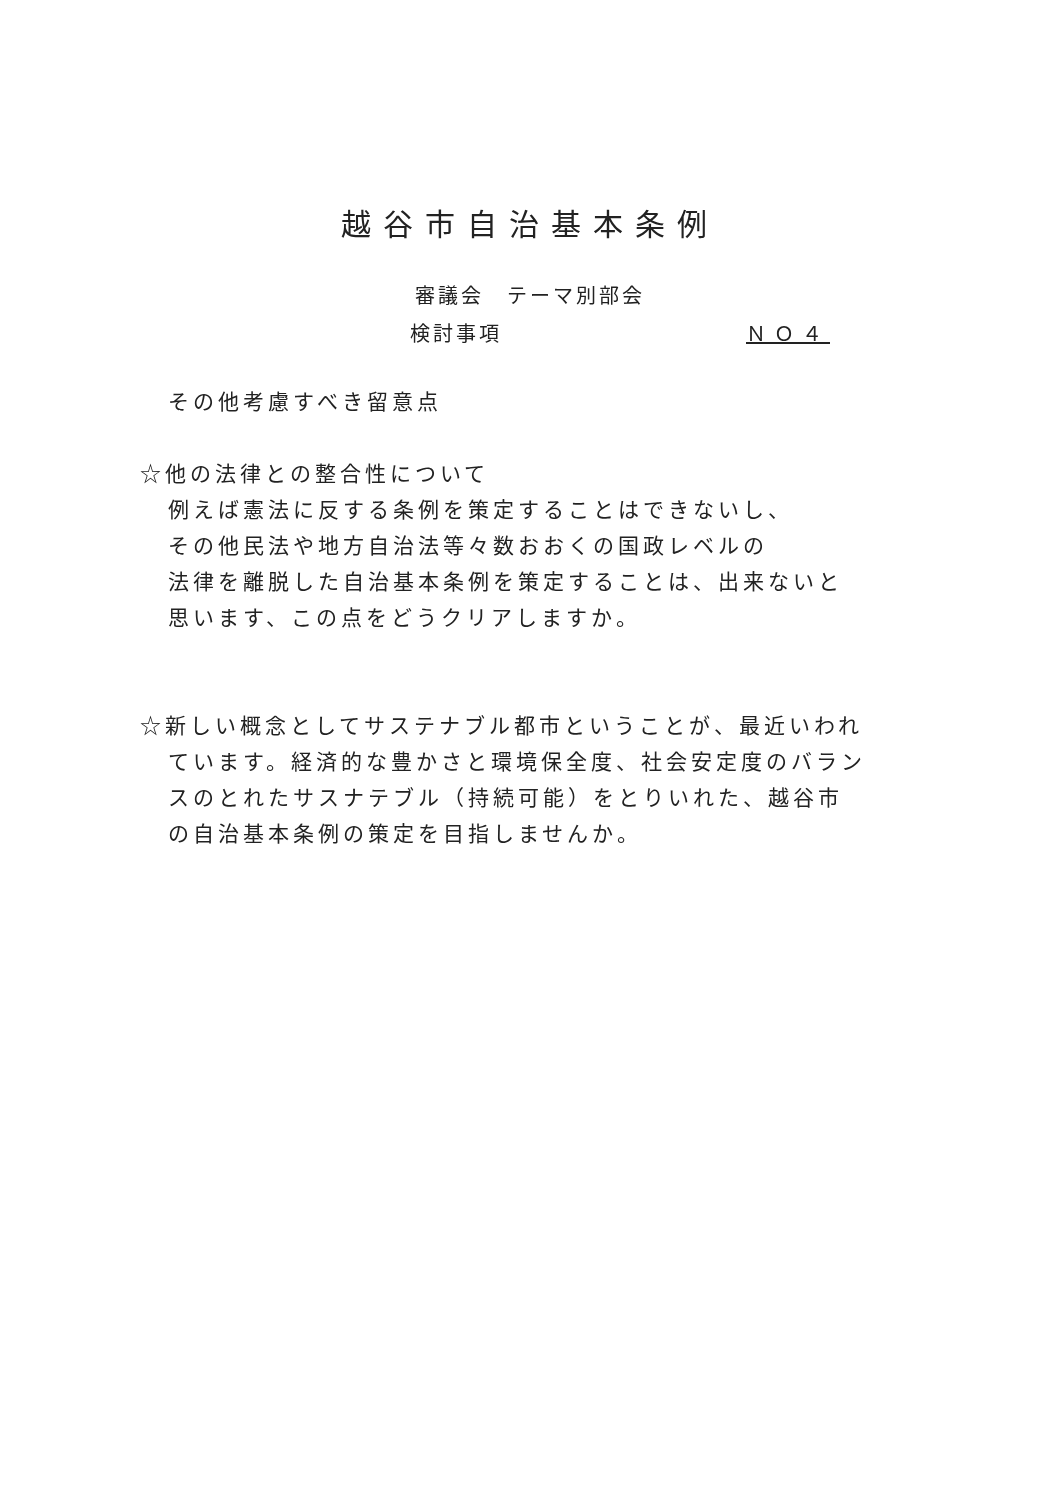越谷市自治基本条例
審議会　テーマ別部会
検討事項 ＮＯ４
その他考慮すべき留意点
☆他の法律との整合性について
例えば憲法に反する条例を策定することはできないし、
その他民法や地方自治法等々数おおくの国政レベルの
法律を離脱した自治基本条例を策定することは、出来ないと
思います、この点をどうクリアしますか。
☆新しい概念としてサステナブル都市ということが、最近いわれ
ています。経済的な豊かさと環境保全度、社会安定度のバラン
スのとれたサスナテブル（持続可能）をとりいれた、越谷市
の自治基本条例の策定を目指しませんか。